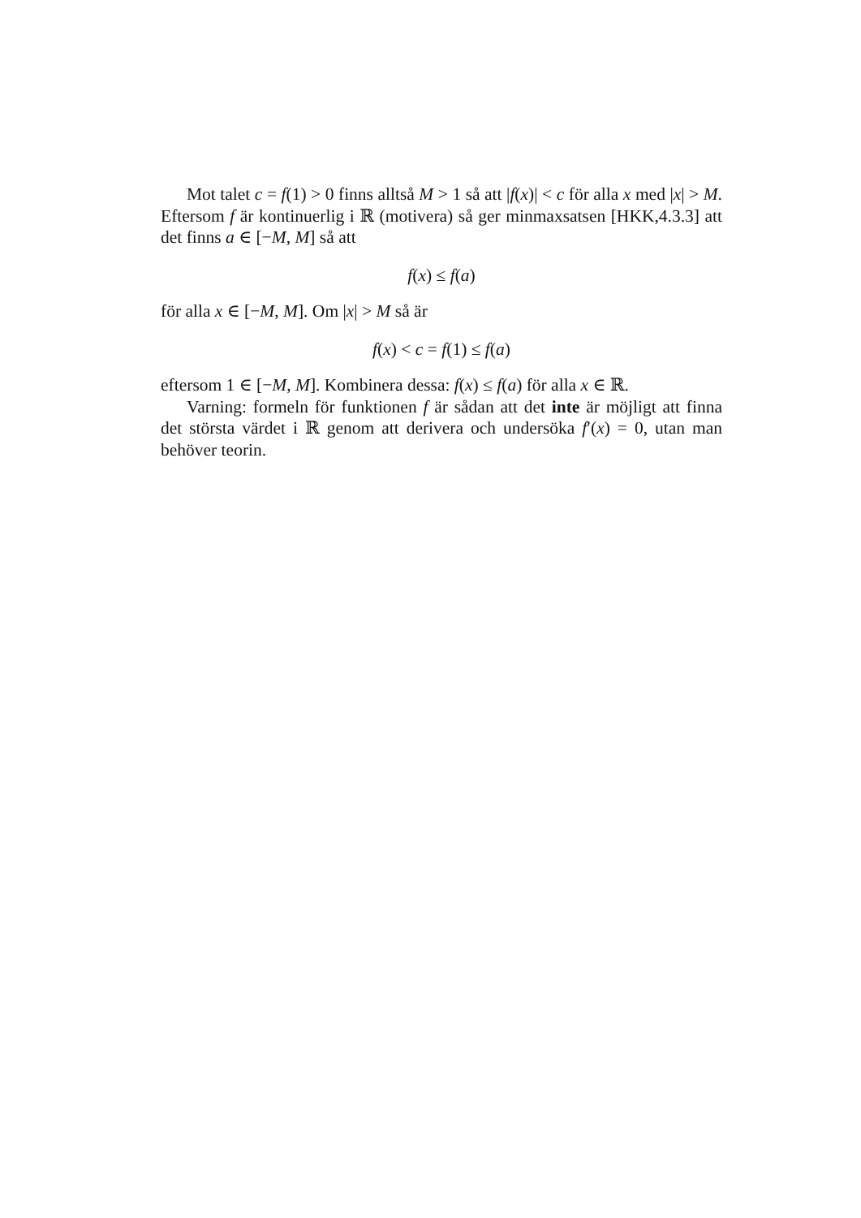Mot talet c = f(1) > 0 finns alltså M > 1 så att |f(x)| < c för alla x med |x| > M. Eftersom f är kontinuerlig i ℝ (motivera) så ger minmaxsatsen [HKK,4.3.3] att det finns a ∈ [−M, M] så att
f(x) ≤ f(a)
för alla x ∈ [−M, M]. Om |x| > M så är
f(x) < c = f(1) ≤ f(a)
eftersom 1 ∈ [−M, M]. Kombinera dessa: f(x) ≤ f(a) för alla x ∈ ℝ.
Varning: formeln för funktionen f är sådan att det inte är möjligt att finna det största värdet i ℝ genom att derivera och undersöka f′(x) = 0, utan man behöver teorin.